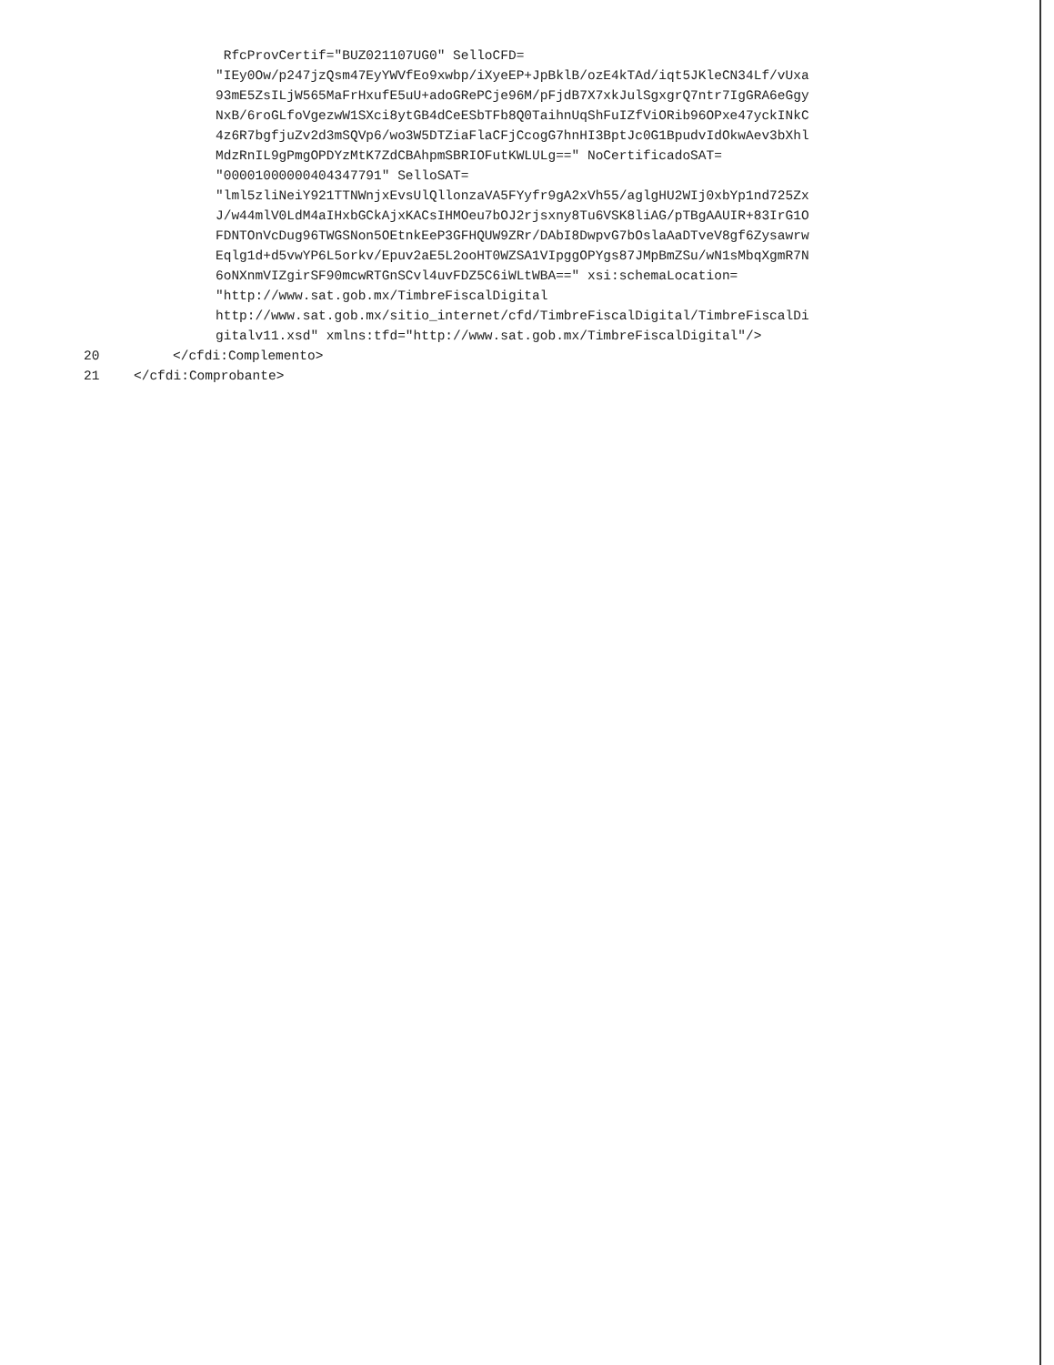RfcProvCertif="BUZ021107UG0" SelloCFD= "IEy0Ow/p247jzQsm47EyYWVfEo9xwbp/iXyeEP+JpBklB/ozE4kTAd/iqt5JKleCN34Lf/vUxa 93mE5ZsILjW565MaFrHxufE5uU+adoGRePCje96M/pFjdB7X7xkJulSgxgrQ7ntr7IgGRA6eGgy NxB/6roGLfoVgezwW1SXci8ytGB4dCeESbTFb8Q0TaihnUqShFuIZfViORib96OPxe47yckINkC 4z6R7bgfjuZv2d3mSQVp6/wo3W5DTZiaFlaCFjCcogG7hnHI3BptJc0G1BpudvIdOkwAev3bXhl MdzRnIL9gPmgOPDYzMtK7ZdCBAhpmSBRIOFutKWLULg==" NoCertificadoSAT= "00001000000404347791" SelloSAT= "lml5zliNeiY921TTNWnjxEvsUlQllonzaVA5FYyfr9gA2xVh55/aglgHU2WIj0xbYp1nd725Zx J/w44mlV0LdM4aIHxbGCkAjxKACsIHMOeu7bOJ2rjsxny8Tu6VSK8liAG/pTBgAAUIR+83IrG1O FDNTOnVcDug96TWGSNon5OEtnkEeP3GFHQUW9ZRr/DAbI8DwpvG7bOslaAaDTveV8gf6Zysawrw Eqlg1d+d5vwYP6L5orkv/Epuv2aE5L2ooHT0WZSA1VIpggOPYgs87JMpBmZSu/wN1sMbqXgmR7N 6oNXnmVIZgirSF90mcwRTGnSCvl4uvFDZ5C6iWLtWBA==" xsi:schemaLocation= "http://www.sat.gob.mx/TimbreFiscalDigital http://www.sat.gob.mx/sitio_internet/cfd/TimbreFiscalDigital/TimbreFiscalDi gitalv11.xsd" xmlns:tfd="http://www.sat.gob.mx/TimbreFiscalDigital"/>
20 </cfdi:Complemento>
21 </cfdi:Comprobante>